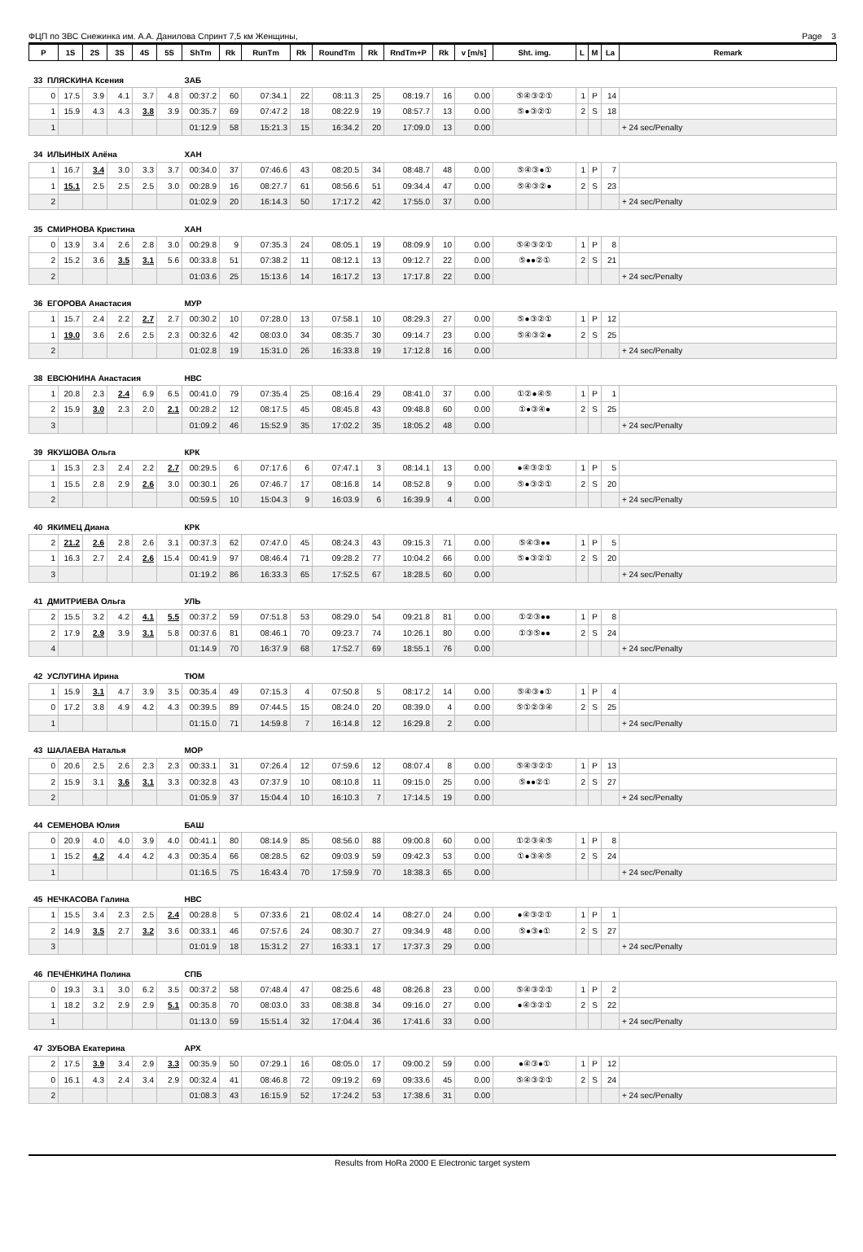ФЦП по ЗВС Снежинка им. А.А. Данилова Спринт 7,5 км Женщины, Page 3
| P | 1S | 2S | 3S | 4S | 5S | ShTm | Rk | RunTm | Rk | RoundTm | Rk | RndTm+P | Rk | v [m/s] | Sht. img. | L | M | La | Remark |
| --- | --- | --- | --- | --- | --- | --- | --- | --- | --- | --- | --- | --- | --- | --- | --- | --- | --- | --- | --- |
| 33 ПЛЯСКИНА Ксения | | | | | | ЗАБ | | | | | | | | | | | | | |
| 0 | 17.5 | 3.9 | 4.1 | 3.7 | 4.8 | 00:37.2 | 60 | 07:34.1 | 22 | 08:11.3 | 25 | 08:19.7 | 16 | 0.00 | ⑤④③②① | 1 | P | 14 | |
| 1 | 15.9 | 4.3 | 4.3 | 3.8 | 3.9 | 00:35.7 | 69 | 07:47.2 | 18 | 08:22.9 | 19 | 08:57.7 | 13 | 0.00 | ⑤●③②① | 2 | S | 18 | |
| 1 | | | | | | 01:12.9 | 58 | 15:21.3 | 15 | 16:34.2 | 20 | 17:09.0 | 13 | 0.00 | | | | | + 24 sec/Penalty |
| 34 ИЛЬИНЫХ Алёна | | | | | | ХАН | | | | | | | | | | | | | |
| 1 | 16.7 | 3.4 | 3.0 | 3.3 | 3.7 | 00:34.0 | 37 | 07:46.6 | 43 | 08:20.5 | 34 | 08:48.7 | 48 | 0.00 | ⑤④③●① | 1 | P | 7 | |
| 1 | 15.1 | 2.5 | 2.5 | 2.5 | 3.0 | 00:28.9 | 16 | 08:27.7 | 61 | 08:56.6 | 51 | 09:34.4 | 47 | 0.00 | ⑤④③②● | 2 | S | 23 | |
| 2 | | | | | | 01:02.9 | 20 | 16:14.3 | 50 | 17:17.2 | 42 | 17:55.0 | 37 | 0.00 | | | | | + 24 sec/Penalty |
| 35 СМИРНОВА Кристина | | | | | | ХАН | | | | | | | | | | | | | |
| 0 | 13.9 | 3.4 | 2.6 | 2.8 | 3.0 | 00:29.8 | 9 | 07:35.3 | 24 | 08:05.1 | 19 | 08:09.9 | 10 | 0.00 | ⑤④③②① | 1 | P | 8 | |
| 2 | 15.2 | 3.6 | 3.5 | 3.1 | 5.6 | 00:33.8 | 51 | 07:38.2 | 11 | 08:12.1 | 13 | 09:12.7 | 22 | 0.00 | ⑤●●②① | 2 | S | 21 | |
| 2 | | | | | | 01:03.6 | 25 | 15:13.6 | 14 | 16:17.2 | 13 | 17:17.8 | 22 | 0.00 | | | | | + 24 sec/Penalty |
| 36 ЕГОРОВА Анастасия | | | | | | МУР | | | | | | | | | | | | | |
| 1 | 15.7 | 2.4 | 2.2 | 2.7 | 2.7 | 00:30.2 | 10 | 07:28.0 | 13 | 07:58.1 | 10 | 08:29.3 | 27 | 0.00 | ⑤●③②① | 1 | P | 12 | |
| 1 | 19.0 | 3.6 | 2.6 | 2.5 | 2.3 | 00:32.6 | 42 | 08:03.0 | 34 | 08:35.7 | 30 | 09:14.7 | 23 | 0.00 | ⑤④③②● | 2 | S | 25 | |
| 2 | | | | | | 01:02.8 | 19 | 15:31.0 | 26 | 16:33.8 | 19 | 17:12.8 | 16 | 0.00 | | | | | + 24 sec/Penalty |
| 38 ЕВСЮНИНА Анастасия | | | | | | НВС | | | | | | | | | | | | | |
| 1 | 20.8 | 2.3 | 2.4 | 6.9 | 6.5 | 00:41.0 | 79 | 07:35.4 | 25 | 08:16.4 | 29 | 08:41.0 | 37 | 0.00 | ①②●④⑤ | 1 | P | 1 | |
| 2 | 15.9 | 3.0 | 2.3 | 2.0 | 2.1 | 00:28.2 | 12 | 08:17.5 | 45 | 08:45.8 | 43 | 09:48.8 | 60 | 0.00 | ①●③④● | 2 | S | 25 | |
| 3 | | | | | | 01:09.2 | 46 | 15:52.9 | 35 | 17:02.2 | 35 | 18:05.2 | 48 | 0.00 | | | | | + 24 sec/Penalty |
| 39 ЯКУШОВА Ольга | | | | | | КРК | | | | | | | | | | | | | |
| 1 | 15.3 | 2.3 | 2.4 | 2.2 | 2.7 | 00:29.5 | 6 | 07:17.6 | 6 | 07:47.1 | 3 | 08:14.1 | 13 | 0.00 | ●④③②① | 1 | P | 5 | |
| 1 | 15.5 | 2.8 | 2.9 | 2.6 | 3.0 | 00:30.1 | 26 | 07:46.7 | 17 | 08:16.8 | 14 | 08:52.8 | 9 | 0.00 | ⑤●③②① | 2 | S | 20 | |
| 2 | | | | | | 00:59.5 | 10 | 15:04.3 | 9 | 16:03.9 | 6 | 16:39.9 | 4 | 0.00 | | | | | + 24 sec/Penalty |
| 40 ЯКИМЕЦ Диана | | | | | | КРК | | | | | | | | | | | | | |
| 2 | 21.2 | 2.6 | 2.8 | 2.6 | 3.1 | 00:37.3 | 62 | 07:47.0 | 45 | 08:24.3 | 43 | 09:15.3 | 71 | 0.00 | ⑤④③●● | 1 | P | 5 | |
| 1 | 16.3 | 2.7 | 2.4 | 2.6 | 15.4 | 00:41.9 | 97 | 08:46.4 | 71 | 09:28.2 | 77 | 10:04.2 | 66 | 0.00 | ⑤●③②① | 2 | S | 20 | |
| 3 | | | | | | 01:19.2 | 86 | 16:33.3 | 65 | 17:52.5 | 67 | 18:28.5 | 60 | 0.00 | | | | | + 24 sec/Penalty |
| 41 ДМИТРИЕВА Ольга | | | | | | УЛЬ | | | | | | | | | | | | | |
| 2 | 15.5 | 3.2 | 4.2 | 4.1 | 5.5 | 00:37.2 | 59 | 07:51.8 | 53 | 08:29.0 | 54 | 09:21.8 | 81 | 0.00 | ①②③●● | 1 | P | 8 | |
| 2 | 17.9 | 2.9 | 3.9 | 3.1 | 5.8 | 00:37.6 | 81 | 08:46.1 | 70 | 09:23.7 | 74 | 10:26.1 | 80 | 0.00 | ①③⑤●● | 2 | S | 24 | |
| 4 | | | | | | 01:14.9 | 70 | 16:37.9 | 68 | 17:52.7 | 69 | 18:55.1 | 76 | 0.00 | | | | | + 24 sec/Penalty |
| 42 УСЛУГИНА Ирина | | | | | | ТЮМ | | | | | | | | | | | | | |
| 1 | 15.9 | 3.1 | 4.7 | 3.9 | 3.5 | 00:35.4 | 49 | 07:15.3 | 4 | 07:50.8 | 5 | 08:17.2 | 14 | 0.00 | ⑤④③●① | 1 | P | 4 | |
| 0 | 17.2 | 3.8 | 4.9 | 4.2 | 4.3 | 00:39.5 | 89 | 07:44.5 | 15 | 08:24.0 | 20 | 08:39.0 | 4 | 0.00 | ⑤①②③④ | 2 | S | 25 | |
| 1 | | | | | | 01:15.0 | 71 | 14:59.8 | 7 | 16:14.8 | 12 | 16:29.8 | 2 | 0.00 | | | | | + 24 sec/Penalty |
| 43 ШАЛАЕВА Наталья | | | | | | МОР | | | | | | | | | | | | | |
| 0 | 20.6 | 2.5 | 2.6 | 2.3 | 2.3 | 00:33.1 | 31 | 07:26.4 | 12 | 07:59.6 | 12 | 08:07.4 | 8 | 0.00 | ⑤④③②① | 1 | P | 13 | |
| 2 | 15.9 | 3.1 | 3.6 | 3.1 | 3.3 | 00:32.8 | 43 | 07:37.9 | 10 | 08:10.8 | 11 | 09:15.0 | 25 | 0.00 | ⑤●●②① | 2 | S | 27 | |
| 2 | | | | | | 01:05.9 | 37 | 15:04.4 | 10 | 16:10.3 | 7 | 17:14.5 | 19 | 0.00 | | | | | + 24 sec/Penalty |
| 44 СЕМЕНОВА Юлия | | | | | | БАШ | | | | | | | | | | | | | |
| 0 | 20.9 | 4.0 | 4.0 | 3.9 | 4.0 | 00:41.1 | 80 | 08:14.9 | 85 | 08:56.0 | 88 | 09:00.8 | 60 | 0.00 | ①②③④⑤ | 1 | P | 8 | |
| 1 | 15.2 | 4.2 | 4.4 | 4.2 | 4.3 | 00:35.4 | 66 | 08:28.5 | 62 | 09:03.9 | 59 | 09:42.3 | 53 | 0.00 | ①●③④⑤ | 2 | S | 24 | |
| 1 | | | | | | 01:16.5 | 75 | 16:43.4 | 70 | 17:59.9 | 70 | 18:38.3 | 65 | 0.00 | | | | | + 24 sec/Penalty |
| 45 НЕЧКАСОВА Галина | | | | | | НВС | | | | | | | | | | | | | |
| 1 | 15.5 | 3.4 | 2.3 | 2.5 | 2.4 | 00:28.8 | 5 | 07:33.6 | 21 | 08:02.4 | 14 | 08:27.0 | 24 | 0.00 | ●④③②① | 1 | P | 1 | |
| 2 | 14.9 | 3.5 | 2.7 | 3.2 | 3.6 | 00:33.1 | 46 | 07:57.6 | 24 | 08:30.7 | 27 | 09:34.9 | 48 | 0.00 | ⑤●③●① | 2 | S | 27 | |
| 3 | | | | | | 01:01.9 | 18 | 15:31.2 | 27 | 16:33.1 | 17 | 17:37.3 | 29 | 0.00 | | | | | + 24 sec/Penalty |
| 46 ПЕЧЁНКИНА Полина | | | | | | СПБ | | | | | | | | | | | | | |
| 0 | 19.3 | 3.1 | 3.0 | 6.2 | 3.5 | 00:37.2 | 58 | 07:48.4 | 47 | 08:25.6 | 48 | 08:26.8 | 23 | 0.00 | ⑤④③②① | 1 | P | 2 | |
| 1 | 18.2 | 3.2 | 2.9 | 2.9 | 5.1 | 00:35.8 | 70 | 08:03.0 | 33 | 08:38.8 | 34 | 09:16.0 | 27 | 0.00 | ●④③②① | 2 | S | 22 | |
| 1 | | | | | | 01:13.0 | 59 | 15:51.4 | 32 | 17:04.4 | 36 | 17:41.6 | 33 | 0.00 | | | | | + 24 sec/Penalty |
| 47 ЗУБОВА Екатерина | | | | | | АРХ | | | | | | | | | | | | | |
| 2 | 17.5 | 3.9 | 3.4 | 2.9 | 3.3 | 00:35.9 | 50 | 07:29.1 | 16 | 08:05.0 | 17 | 09:00.2 | 59 | 0.00 | ●④③●① | 1 | P | 12 | |
| 0 | 16.1 | 4.3 | 2.4 | 3.4 | 2.9 | 00:32.4 | 41 | 08:46.8 | 72 | 09:19.2 | 69 | 09:33.6 | 45 | 0.00 | ⑤④③②① | 2 | S | 24 | |
| 2 | | | | | | 01:08.3 | 43 | 16:15.9 | 52 | 17:24.2 | 53 | 17:38.6 | 31 | 0.00 | | | | | + 24 sec/Penalty |
Results from HoRa 2000 E Electronic target system